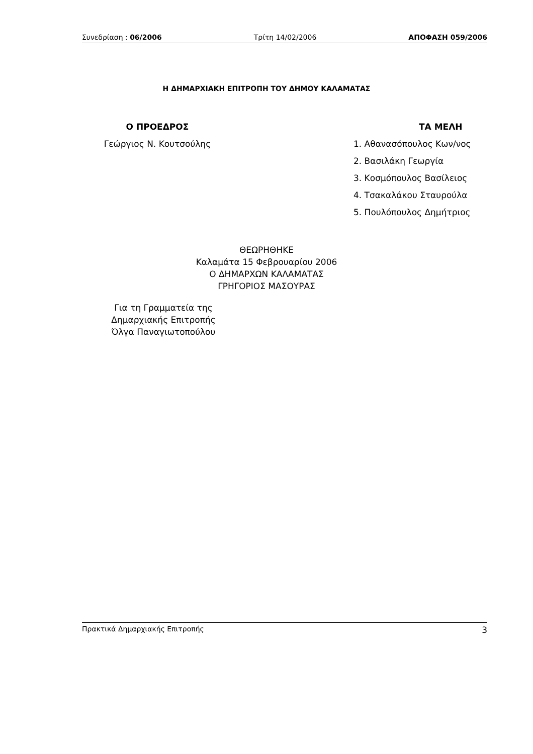Συνεδρίαση : 06/2006 Τρίτη 14/02/2006 ΑΠΟΦΑΣΗ 059/2006
Η ΔΗΜΑΡΧΙΑΚΗ ΕΠΙΤΡΟΠΗ ΤΟΥ ΔΗΜΟΥ ΚΑΛΑΜΑΤΑΣ
Ο ΠΡΟΕΔΡΟΣ
Γεώργιος Ν. Κουτσούλης
ΤΑ ΜΕΛΗ
1. Αθανασόπουλος Κων/νος
2. Βασιλάκη Γεωργία
3. Κοσμόπουλος Βασίλειος
4. Τσακαλάκου Σταυρούλα
5. Πουλόπουλος Δημήτριος
ΘΕΩΡΗΘΗΚΕ
Καλαμάτα 15 Φεβρουαρίου 2006
Ο ΔΗΜΑΡΧΩΝ ΚΑΛΑΜΑΤΑΣ
ΓΡΗΓΟΡΙΟΣ ΜΑΣΟΥΡΑΣ
Για τη Γραμματεία της
Δημαρχιακής Επιτροπής
Όλγα Παναγιωτοπούλου
Πρακτικά Δημαρχιακής Επιτροπής 3